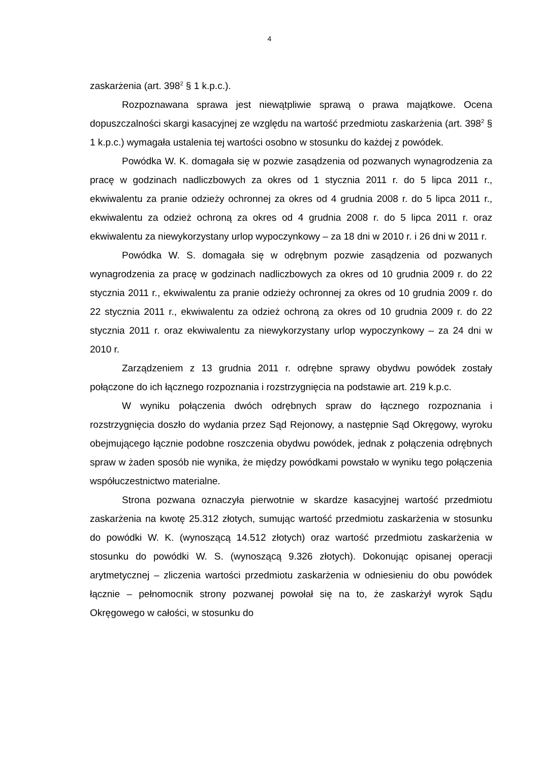4
zaskarżenia (art. 398<sup>2</sup> § 1 k.p.c.).
Rozpoznawana sprawa jest niewątpliwie sprawą o prawa majątkowe. Ocena dopuszczalności skargi kasacyjnej ze względu na wartość przedmiotu zaskarżenia (art. 398<sup>2</sup> § 1 k.p.c.) wymagała ustalenia tej wartości osobno w stosunku do każdej z powódek.
Powódka W. K. domagała się w pozwie zasądzenia od pozwanych wynagrodzenia za pracę w godzinach nadliczbowych za okres od 1 stycznia 2011 r. do 5 lipca 2011 r., ekwiwalentu za pranie odzieży ochronnej za okres od 4 grudnia 2008 r. do 5 lipca 2011 r., ekwiwalentu za odzież ochroną za okres od 4 grudnia 2008 r. do 5 lipca 2011 r. oraz ekwiwalentu za niewykorzystany urlop wypoczynkowy – za 18 dni w 2010 r. i 26 dni w 2011 r.
Powódka W. S. domagała się w odrębnym pozwie zasądzenia od pozwanych wynagrodzenia za pracę w godzinach nadliczbowych za okres od 10 grudnia 2009 r. do 22 stycznia 2011 r., ekwiwalentu za pranie odzieży ochronnej za okres od 10 grudnia 2009 r. do 22 stycznia 2011 r., ekwiwalentu za odzież ochroną za okres od 10 grudnia 2009 r. do 22 stycznia 2011 r. oraz ekwiwalentu za niewykorzystany urlop wypoczynkowy – za 24 dni w 2010 r.
Zarządzeniem z 13 grudnia 2011 r. odrębne sprawy obydwu powódek zostały połączone do ich łącznego rozpoznania i rozstrzygnięcia na podstawie art. 219 k.p.c.
W wyniku połączenia dwóch odrębnych spraw do łącznego rozpoznania i rozstrzygnięcia doszło do wydania przez Sąd Rejonowy, a następnie Sąd Okręgowy, wyroku obejmującego łącznie podobne roszczenia obydwu powódek, jednak z połączenia odrębnych spraw w żaden sposób nie wynika, że między powódkami powstało w wyniku tego połączenia współuczestnictwo materialne.
Strona pozwana oznaczyła pierwotnie w skardze kasacyjnej wartość przedmiotu zaskarżenia na kwotę 25.312 złotych, sumując wartość przedmiotu zaskarżenia w stosunku do powódki W. K. (wynoszącą 14.512 złotych) oraz wartość przedmiotu zaskarżenia w stosunku do powódki W. S. (wynoszącą 9.326 złotych). Dokonując opisanej operacji arytmetycznej – zliczenia wartości przedmiotu zaskarżenia w odniesieniu do obu powódek łącznie – pełnomocnik strony pozwanej powołał się na to, że zaskarżył wyrok Sądu Okręgowego w całości, w stosunku do